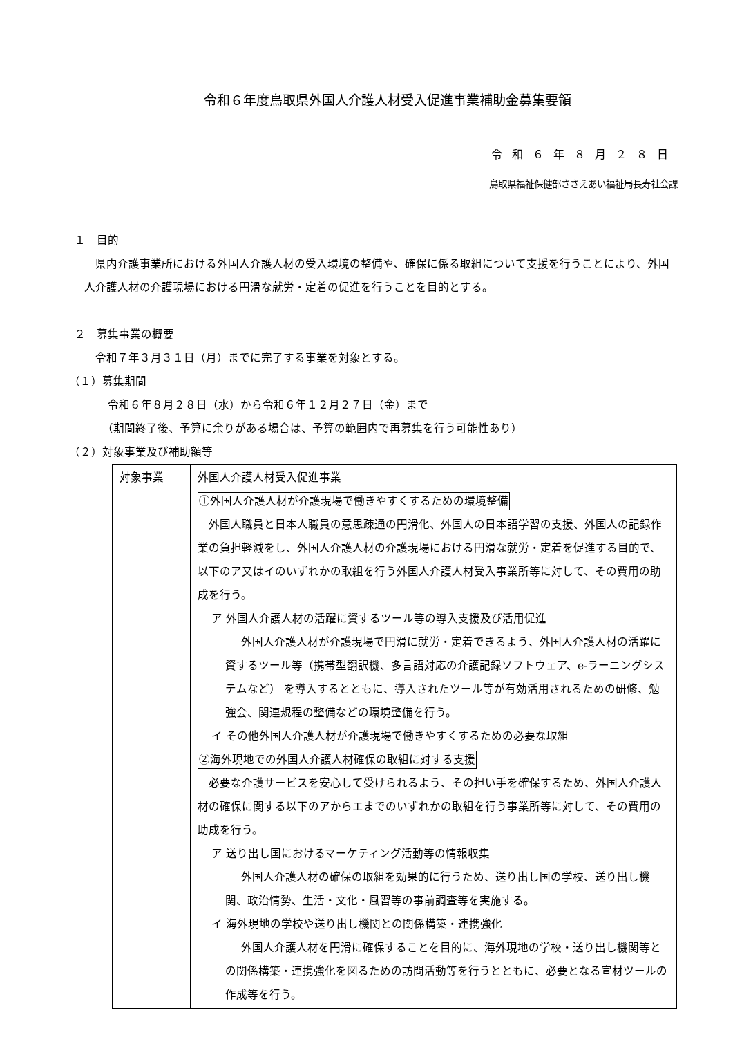令和６年度鳥取県外国人介護人材受入促進事業補助金募集要領
令和６年８月２８日
鳥取県福祉保健部ささえあい福祉局長寿社会課
１　目的
県内介護事業所における外国人介護人材の受入環境の整備や、確保に係る取組について支援を行うことにより、外国人介護人材の介護現場における円滑な就労・定着の促進を行うことを目的とする。
２　募集事業の概要
令和７年３月３１日（月）までに完了する事業を対象とする。
（１）募集期間
令和６年８月２８日（水）から令和６年１２月２７日（金）まで
（期間終了後、予算に余りがある場合は、予算の範囲内で再募集を行う可能性あり）
（２）対象事業及び補助額等
| 対象事業 | 外国人介護人材受入促進事業 ①外国人介護人材が介護現場で働きやすくするための環境整備 外国人職員と日本人職員の意思疎通の円滑化、外国人の日本語学習の支援、外国人の記録作業の負担軽減をし、外国人介護人材の介護現場における円滑な就労・定着を促進する目的で、以下のア又はイのいずれかの取組を行う外国人介護人材受入事業所等に対して、その費用の助成を行う。 ア 外国人介護人材の活躍に資するツール等の導入支援及び活用促進 外国人介護人材が介護現場で円滑に就労・定着できるよう、外国人介護人材の活躍に資するツール等（携帯型翻訳機、多言語対応の介護記録ソフトウェア、e-ラーニングシステムなど） を導入するとともに、導入されたツール等が有効活用されるための研修、勉強会、関連規程の整備などの環境整備を行う。 イ その他外国人介護人材が介護現場で働きやすくするための必要な取組 ②海外現地での外国人介護人材確保の取組に対する支援 必要な介護サービスを安心して受けられるよう、その担い手を確保するため、外国人介護人材の確保に関する以下のアからエまでのいずれかの取組を行う事業所等に対して、その費用の助成を行う。 ア 送り出し国におけるマーケティング活動等の情報収集 外国人介護人材の確保の取組を効果的に行うため、送り出し国の学校、送り出し機関、政治情勢、生活・文化・風習等の事前調査等を実施する。 イ 海外現地の学校や送り出し機関との関係構築・連携強化 外国人介護人材を円滑に確保することを目的に、海外現地の学校・送り出し機関等との関係構築・連携強化を図るための訪問活動等を行うとともに、必要となる宣材ツールの作成等を行う。 |